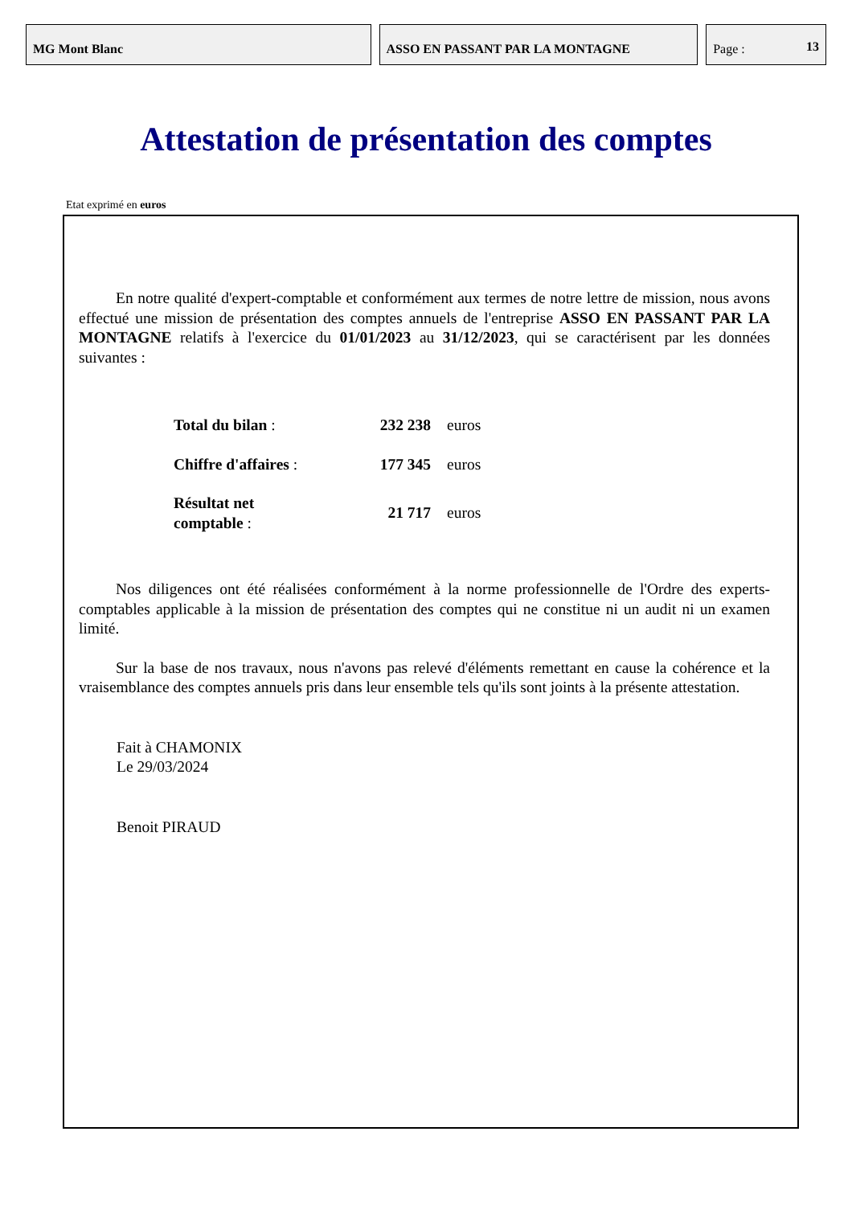MG Mont Blanc ASSO EN PASSANT PAR LA MONTAGNE Page : 13
Attestation de présentation des comptes
Etat exprimé en euros
En notre qualité d'expert-comptable et conformément aux termes de notre lettre de mission, nous avons effectué une mission de présentation des comptes annuels de l'entreprise ASSO EN PASSANT PAR LA MONTAGNE relatifs à l'exercice du 01/01/2023 au 31/12/2023, qui se caractérisent par les données suivantes :
| Total du bilan : | 232 238 | euros |
| Chiffre d'affaires : | 177 345 | euros |
| Résultat net comptable : | 21 717 | euros |
Nos diligences ont été réalisées conformément à la norme professionnelle de l'Ordre des experts-comptables applicable à la mission de présentation des comptes qui ne constitue ni un audit ni un examen limité.
Sur la base de nos travaux, nous n'avons pas relevé d'éléments remettant en cause la cohérence et la vraisemblance des comptes annuels pris dans leur ensemble tels qu'ils sont joints à la présente attestation.
Fait à CHAMONIX
Le 29/03/2024
Benoit PIRAUD